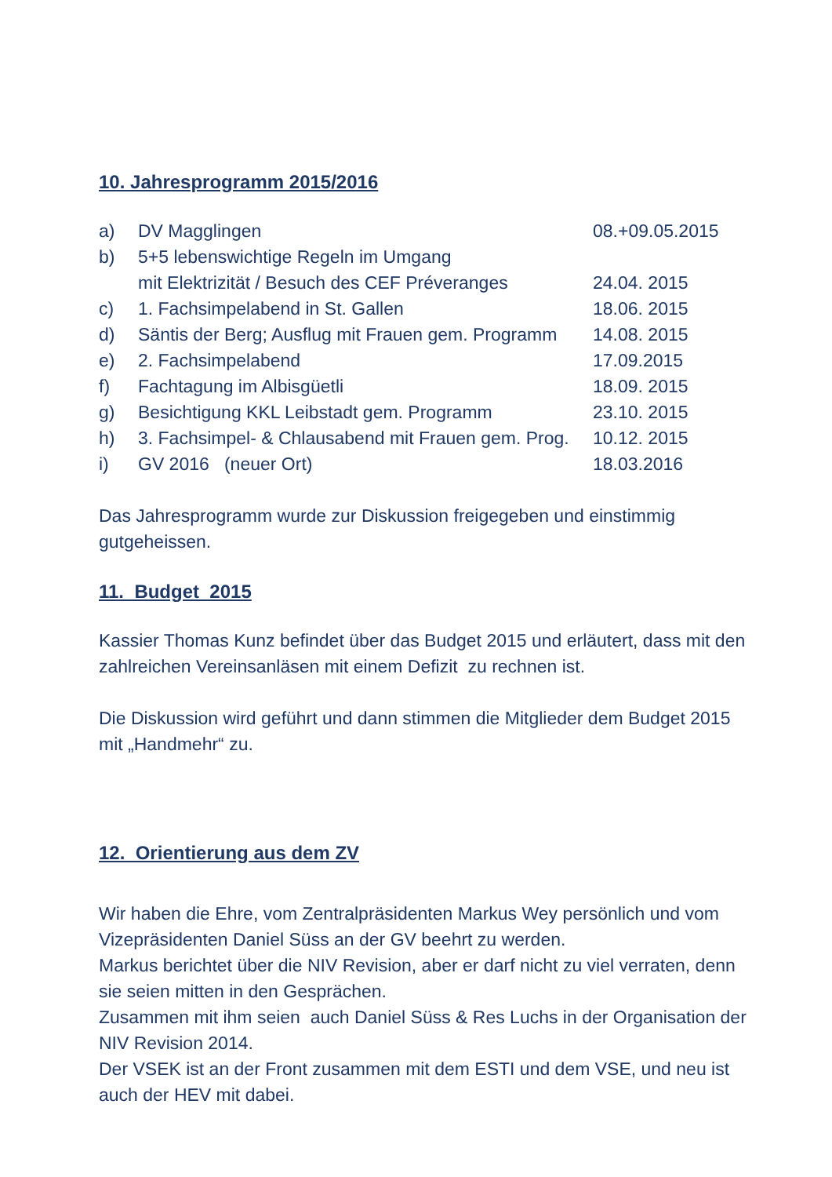10. Jahresprogramm 2015/2016
| a) | DV Magglingen | 08.+09.05.2015 |
| b) | 5+5 lebenswichtige Regeln im Umgang mit Elektrizität / Besuch des CEF Préveranges | 24.04. 2015 |
| c) | 1. Fachsimpelabend in St. Gallen | 18.06. 2015 |
| d) | Säntis der Berg; Ausflug mit Frauen gem. Programm | 14.08. 2015 |
| e) | 2. Fachsimpelabend | 17.09.2015 |
| f) | Fachtagung im Albisgüetli | 18.09. 2015 |
| g) | Besichtigung KKL Leibstadt gem. Programm | 23.10. 2015 |
| h) | 3. Fachsimpel- & Chlausabend mit Frauen gem. Prog. | 10.12. 2015 |
| i) | GV 2016 (neuer Ort) | 18.03.2016 |
Das Jahresprogramm wurde zur Diskussion freigegeben und einstimmig gutgeheissen.
11. Budget 2015
Kassier Thomas Kunz befindet über das Budget 2015 und erläutert, dass mit den zahlreichen Vereinsanläsen mit einem Defizit zu rechnen ist.
Die Diskussion wird geführt und dann stimmen die Mitglieder dem Budget 2015 mit „Handmehr“ zu.
12. Orientierung aus dem ZV
Wir haben die Ehre, vom Zentralpräsidenten Markus Wey persönlich und vom Vizepräsidenten Daniel Süss an der GV beehrt zu werden.
Markus berichtet über die NIV Revision, aber er darf nicht zu viel verraten, denn sie seien mitten in den Gesprächen.
Zusammen mit ihm seien auch Daniel Süss & Res Luchs in der Organisation der NIV Revision 2014.
Der VSEK ist an der Front zusammen mit dem ESTI und dem VSE, und neu ist auch der HEV mit dabei.